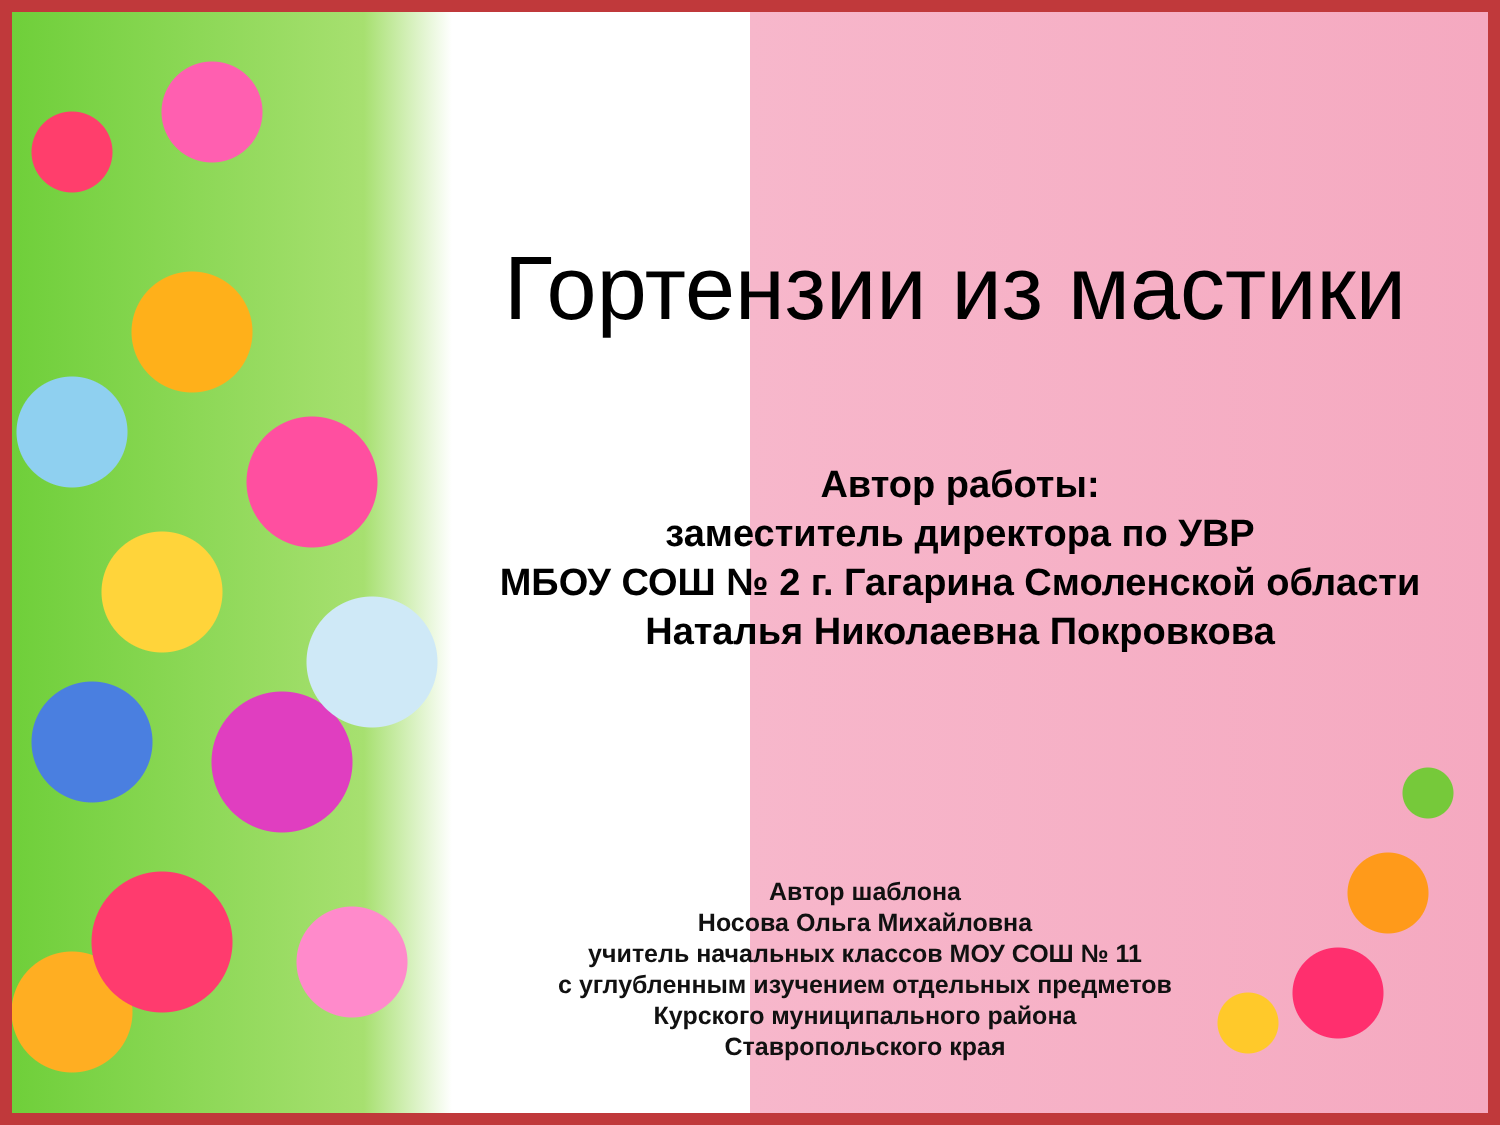Гортензии из мастики
Автор работы:
заместитель директора по УВР
МБОУ СОШ № 2 г. Гагарина Смоленской области
Наталья Николаевна Покровкова
Автор шаблона
Носова Ольга Михайловна
учитель начальных классов МОУ СОШ № 11
с углубленным изучением отдельных предметов
Курского муниципального района
Ставропольского края